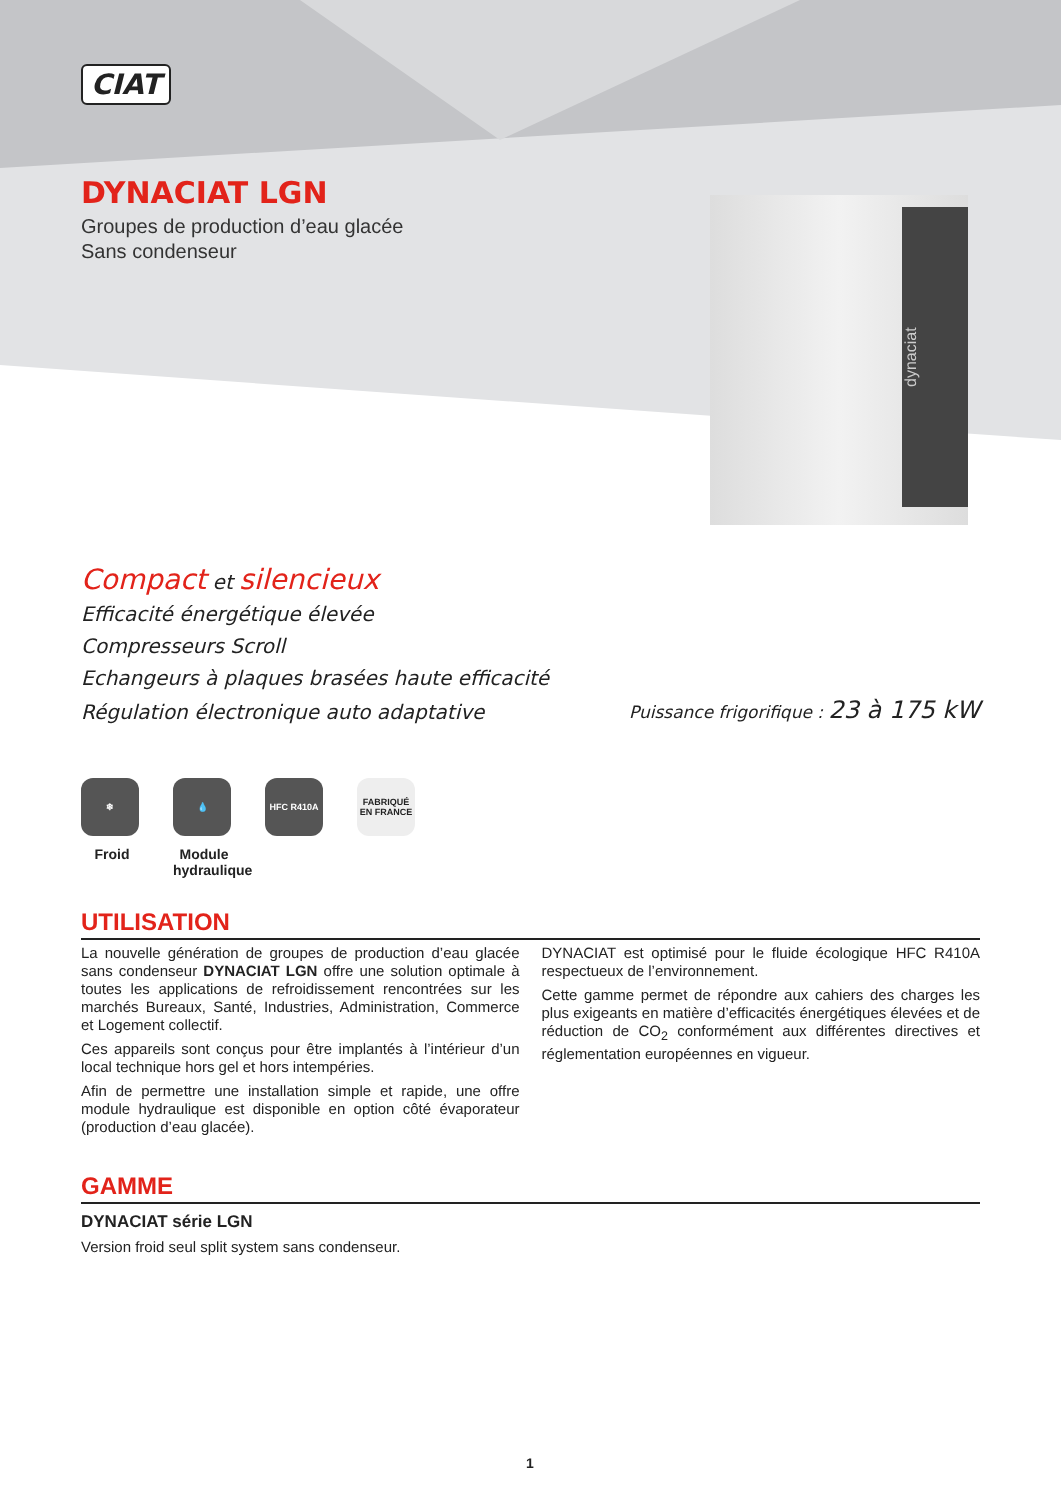dynaciat
CIAT
DYNACIAT LGN
Groupes de production d’eau glacée
Sans condenseur
Compact et silencieux
Efficacité énergétique élevée
Compresseurs Scroll
Echangeurs à plaques brasées haute efficacité
Régulation électronique auto adaptative Puissance frigorifique : 23 à 175 kW
❄
Froid
💧
Module hydraulique
HFC R410A
FABRIQUÉ EN FRANCE
UTILISATION
La nouvelle génération de groupes de production d’eau glacée sans condenseur DYNACIAT LGN offre une solution optimale à toutes les applications de refroidissement rencontrées sur les marchés Bureaux, Santé, Industries, Administration, Commerce et Logement collectif.
Ces appareils sont conçus pour être implantés à l’intérieur d’un local technique hors gel et hors intempéries.
Afin de permettre une installation simple et rapide, une offre module hydraulique est disponible en option côté évaporateur (production d’eau glacée).
DYNACIAT est optimisé pour le fluide écologique HFC R410A respectueux de l’environnement.
Cette gamme permet de répondre aux cahiers des charges les plus exigeants en matière d’efficacités énergétiques élevées et de réduction de CO<sub>2</sub> conformément aux différentes directives et réglementation européennes en vigueur.
GAMME
DYNACIAT série LGN
Version froid seul split system sans condenseur.
1